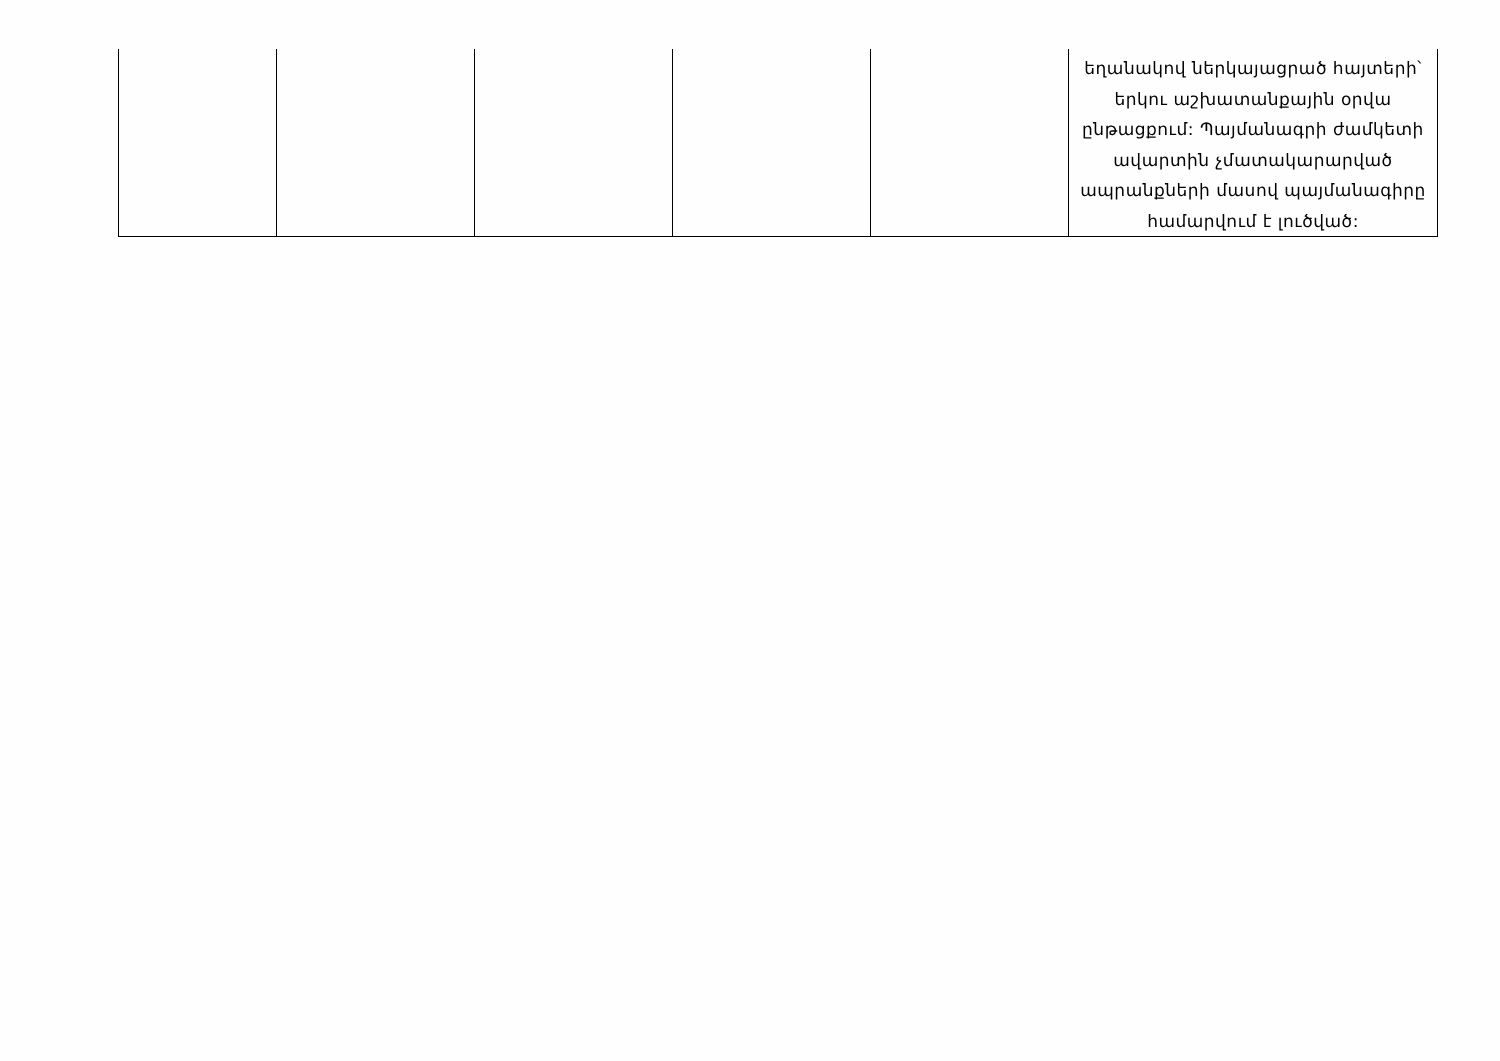| | | | | | եղանակով ներկայացրած հայտերի՝ երկու աշխատանքային օրվա ընթացքում: Պայմանագրի ժամկետի ավարտին չմատակարարված ապրանքների մասով պայմանագիրը համարվում է լուծված: |